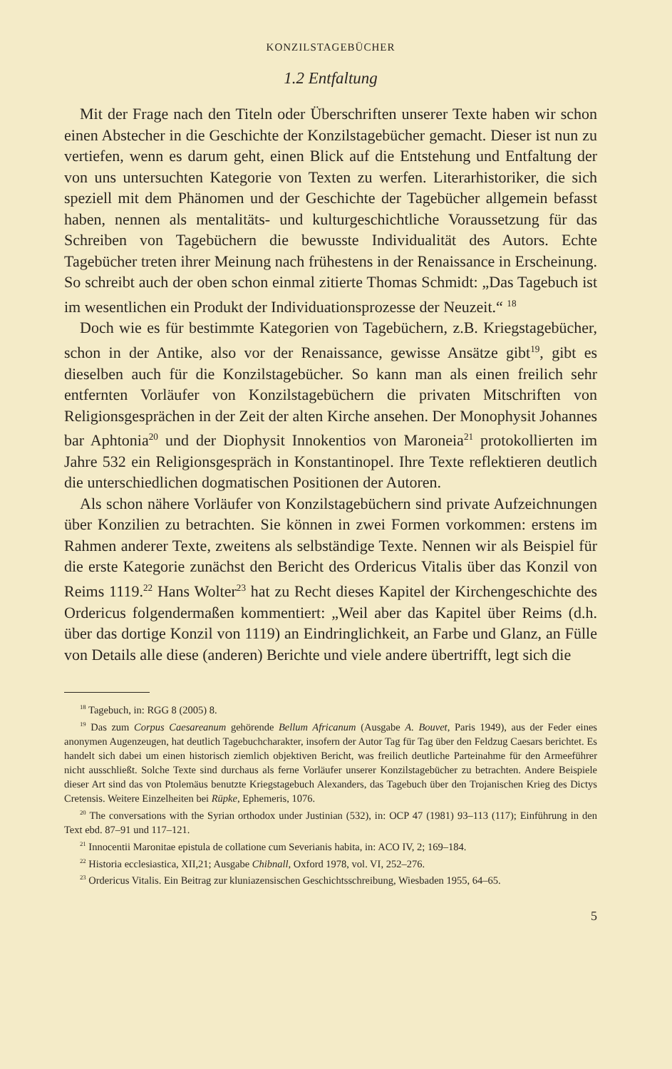KONZILSTAGEBÜCHER
1.2 Entfaltung
Mit der Frage nach den Titeln oder Überschriften unserer Texte haben wir schon einen Abstecher in die Geschichte der Konzilstagebücher gemacht. Dieser ist nun zu vertiefen, wenn es darum geht, einen Blick auf die Entstehung und Entfaltung der von uns untersuchten Kategorie von Texten zu werfen. Literarhistoriker, die sich speziell mit dem Phänomen und der Geschichte der Tagebücher allgemein befasst haben, nennen als mentalitäts- und kulturgeschichtliche Voraussetzung für das Schreiben von Tagebüchern die bewusste Individualität des Autors. Echte Tagebücher treten ihrer Meinung nach frühestens in der Renaissance in Erscheinung. So schreibt auch der oben schon einmal zitierte Thomas Schmidt: „Das Tagebuch ist im wesentlichen ein Produkt der Individuationsprozesse der Neuzeit.“ <sup>18</sup>
Doch wie es für bestimmte Kategorien von Tagebüchern, z.B. Kriegstagebücher, schon in der Antike, also vor der Renaissance, gewisse Ansätze gibt<sup>19</sup>, gibt es dieselben auch für die Konzilstagebücher. So kann man als einen freilich sehr entfernten Vorläufer von Konzilstagebüchern die privaten Mitschriften von Religionsgesprächen in der Zeit der alten Kirche ansehen. Der Monophysit Johannes bar Aphtonia<sup>20</sup> und der Diophysit Innokentios von Maroneia<sup>21</sup> protokollierten im Jahre 532 ein Religionsgespräch in Konstantinopel. Ihre Texte reflektieren deutlich die unterschiedlichen dogmatischen Positionen der Autoren.
Als schon nähere Vorläufer von Konzilstagebüchern sind private Aufzeichnungen über Konzilien zu betrachten. Sie können in zwei Formen vorkommen: erstens im Rahmen anderer Texte, zweitens als selbständige Texte. Nennen wir als Beispiel für die erste Kategorie zunächst den Bericht des Ordericus Vitalis über das Konzil von Reims 1119.<sup>22</sup> Hans Wolter<sup>23</sup> hat zu Recht dieses Kapitel der Kirchengeschichte des Ordericus folgendermaßen kommentiert: „Weil aber das Kapitel über Reims (d.h. über das dortige Konzil von 1119) an Eindringlichkeit, an Farbe und Glanz, an Fülle von Details alle diese (anderen) Berichte und viele andere übertrifft, legt sich die
<sup>18</sup> Tagebuch, in: RGG 8 (2005) 8.
<sup>19</sup> Das zum Corpus Caesareanum gehörende Bellum Africanum (Ausgabe A. Bouvet, Paris 1949), aus der Feder eines anonymen Augenzeugen, hat deutlich Tagebuchcharakter, insofern der Autor Tag für Tag über den Feldzug Caesars berichtet. Es handelt sich dabei um einen historisch ziemlich objektiven Bericht, was freilich deutliche Parteinahme für den Armeeführer nicht ausschließt. Solche Texte sind durchaus als ferne Vorläufer unserer Konzilstagebücher zu betrachten. Andere Beispiele dieser Art sind das von Ptolemäus benutzte Kriegstagebuch Alexanders, das Tagebuch über den Trojanischen Krieg des Dictys Cretensis. Weitere Einzelheiten bei Rüpke, Ephemeris, 1076.
<sup>20</sup> The conversations with the Syrian orthodox under Justinian (532), in: OCP 47 (1981) 93–113 (117); Einführung in den Text ebd. 87–91 und 117–121.
<sup>21</sup> Innocentii Maronitae epistula de collatione cum Severianis habita, in: ACO IV, 2; 169–184.
<sup>22</sup> Historia ecclesiastica, XII,21; Ausgabe Chibnall, Oxford 1978, vol. VI, 252–276.
<sup>23</sup> Ordericus Vitalis. Ein Beitrag zur kluniazensischen Geschichtsschreibung, Wiesbaden 1955, 64–65.
5